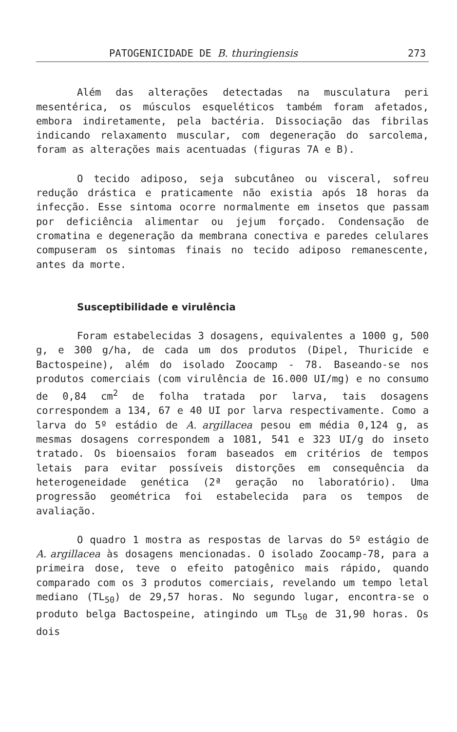PATOGENICIDADE DE B. thuringiensis 273
Além das alterações detectadas na musculatura peri mesentérica, os músculos esqueléticos também foram afetados, embora indiretamente, pela bactéria. Dissociação das fibrilas indicando relaxamento muscular, com degeneração do sarcolema, foram as alterações mais acentuadas (figuras 7A e B).
O tecido adiposo, seja subcutâneo ou visceral, sofreu redução drástica e praticamente não existia após 18 horas da infecção. Esse sintoma ocorre normalmente em insetos que passam por deficiência alimentar ou jejum forçado. Condensação de cromatina e degeneração da membrana conectiva e paredes celulares compuseram os sintomas finais no tecido adiposo remanescente, antes da morte.
Susceptibilidade e virulência
Foram estabelecidas 3 dosagens, equivalentes a 1000 g, 500 g, e 300 g/ha, de cada um dos produtos (Dipel, Thuricide e Bactospeine), além do isolado Zoocamp - 78. Baseando-se nos produtos comerciais (com virulência de 16.000 UI/mg) e no consumo de 0,84 cm<sup>2</sup> de folha tratada por larva, tais dosagens correspondem a 134, 67 e 40 UI por larva respectivamente. Como a larva do 5º estádio de A. argillacea pesou em média 0,124 g, as mesmas dosagens correspondem a 1081, 541 e 323 UI/g do inseto tratado. Os bioensaios foram baseados em critérios de tempos letais para evitar possíveis distorções em consequência da heterogeneidade genética (2ª geração no laboratório). Uma progressão geométrica foi estabelecida para os tempos de avaliação.
O quadro 1 mostra as respostas de larvas do 5º estágio de A. argillacea às dosagens mencionadas. O isolado Zoocamp-78, para a primeira dose, teve o efeito patogênico mais rápido, quando comparado com os 3 produtos comerciais, revelando um tempo letal mediano (TL<sub>50</sub>) de 29,57 horas. No segundo lugar, encontra-se o produto belga Bactospeine, atingindo um TL<sub>50</sub> de 31,90 horas. Os dois